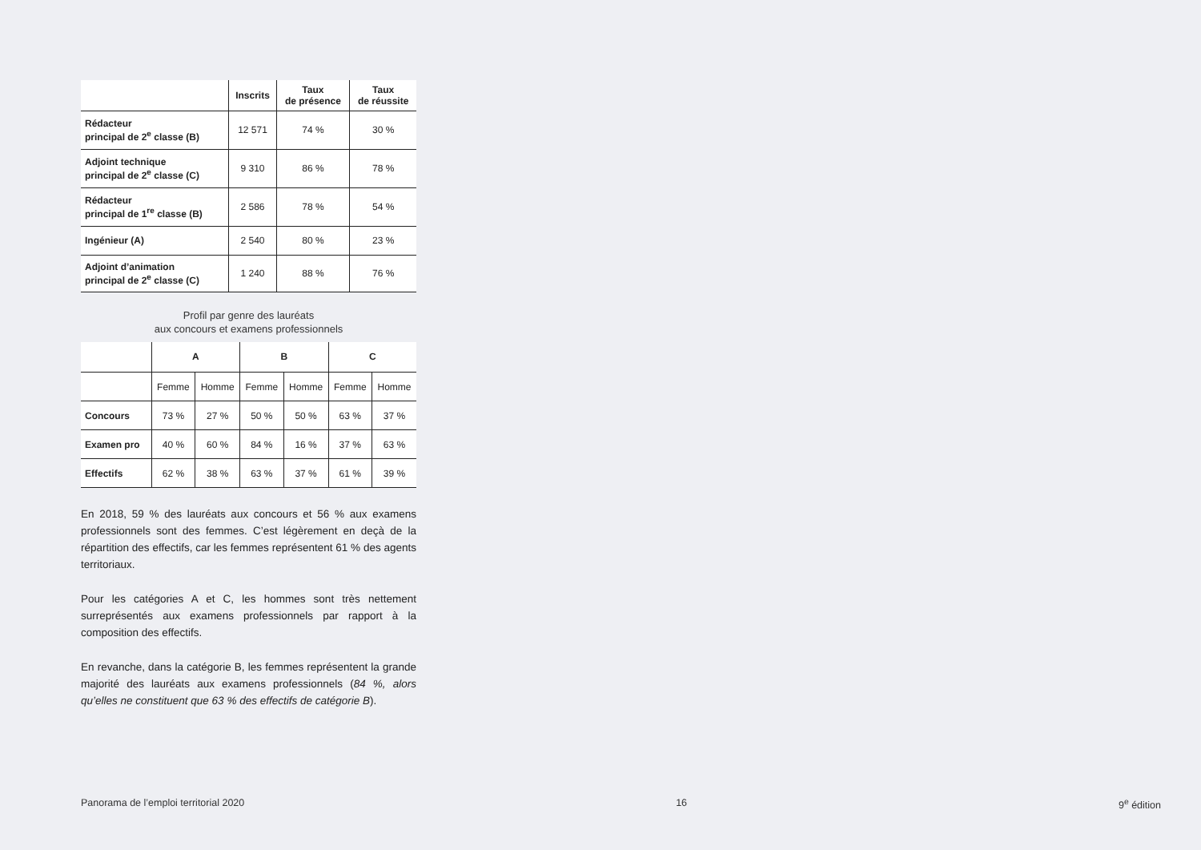| | Inscrits | Taux de présence | Taux de réussite |
| --- | --- | --- | --- |
| Rédacteur principal de 2<sup>e</sup> classe (B) | 12 571 | 74 % | 30 % |
| Adjoint technique principal de 2<sup>e</sup> classe (C) | 9 310 | 86 % | 78 % |
| Rédacteur principal de 1<sup>re</sup> classe (B) | 2 586 | 78 % | 54 % |
| Ingénieur (A) | 2 540 | 80 % | 23 % |
| Adjoint d’animation principal de 2<sup>e</sup> classe (C) | 1 240 | 88 % | 76 % |
Profil par genre des lauréats
aux concours et examens professionnels
| | A | | B | | C | |
| --- | --- | --- | --- | --- | --- | --- |
| | Femme | Homme | Femme | Homme | Femme | Homme |
| Concours | 73 % | 27 % | 50 % | 50 % | 63 % | 37 % |
| Examen pro | 40 % | 60 % | 84 % | 16 % | 37 % | 63 % |
| Effectifs | 62 % | 38 % | 63 % | 37 % | 61 % | 39 % |
En 2018, 59 % des lauréats aux concours et 56 % aux examens professionnels sont des femmes. C’est légèrement en deçà de la répartition des effectifs, car les femmes représentent 61 % des agents territoriaux.
Pour les catégories A et C, les hommes sont très nettement surreprésentés aux examens professionnels par rapport à la composition des effectifs.
En revanche, dans la catégorie B, les femmes représentent la grande majorité des lauréats aux examens professionnels (84 %, alors qu’elles ne constituent que 63 % des effectifs de catégorie B).
Panorama de l’emploi territorial 2020 16 9<sup>e</sup> édition